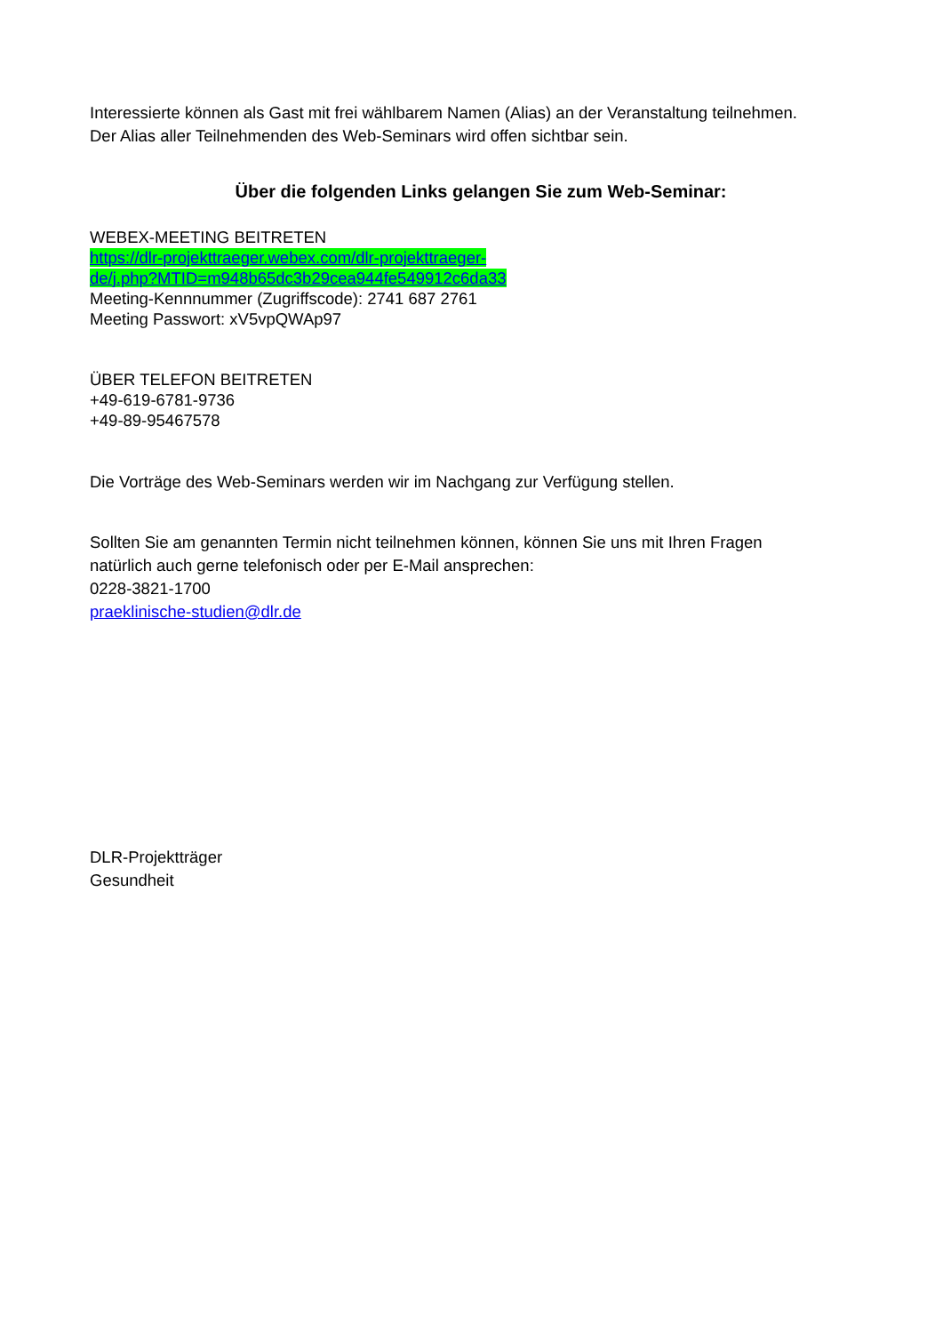Interessierte können als Gast mit frei wählbarem Namen (Alias) an der Veranstaltung teilnehmen. Der Alias aller Teilnehmenden des Web-Seminars wird offen sichtbar sein.
Über die folgenden Links gelangen Sie zum Web-Seminar:
WEBEX-MEETING BEITRETEN
https://dlr-projekttraeger.webex.com/dlr-projekttraeger-
de/j.php?MTID=m948b65dc3b29cea944fe549912c6da33
Meeting-Kennnummer (Zugriffscode): 2741 687 2761
Meeting Passwort: xV5vpQWAp97
ÜBER TELEFON BEITRETEN
+49-619-6781-9736
+49-89-95467578
Die Vorträge des Web-Seminars werden wir im Nachgang zur Verfügung stellen.
Sollten Sie am genannten Termin nicht teilnehmen können, können Sie uns mit Ihren Fragen natürlich auch gerne telefonisch oder per E-Mail ansprechen:
0228-3821-1700
praeklinische-studien@dlr.de
DLR-Projektträger
Gesundheit